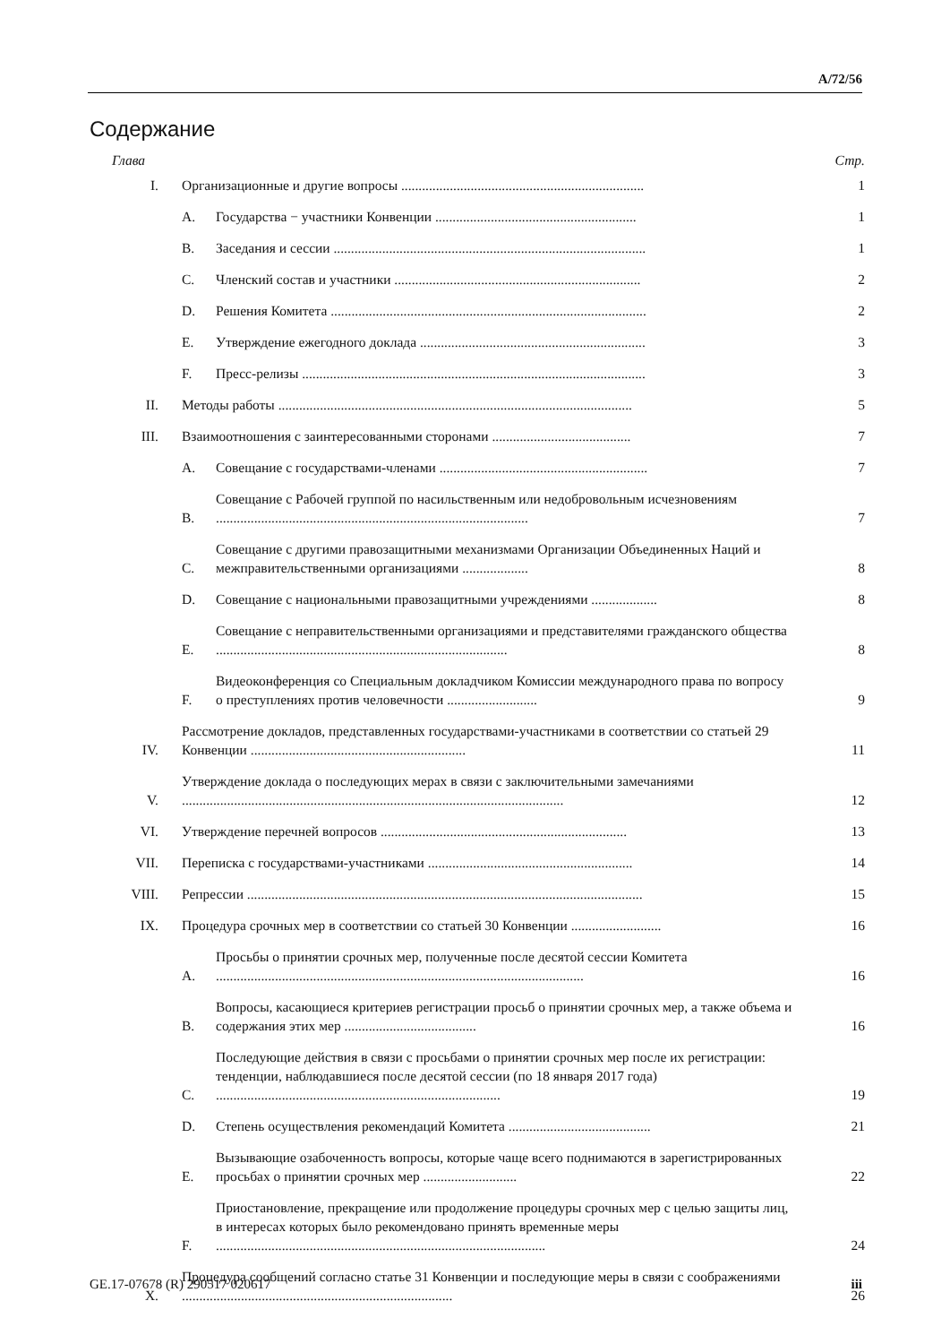A/72/56
Содержание
Глава Стр.
I. Организационные и другие вопросы ...................................................................... 1
A. Государства − участники Конвенции .......................................................... 1
B. Заседания и сессии .......................................................................................... 1
C. Членский состав и участники ....................................................................... 2
D. Решения Комитета ........................................................................................... 2
E. Утверждение ежегодного доклада ................................................................. 3
F. Пресс-релизы ................................................................................................... 3
II. Методы работы ...................................................................................................... 5
III. Взаимоотношения с заинтересованными сторонами ........................................ 7
A. Совещание с государствами-членами ............................................................ 7
B. Совещание с Рабочей группой по насильственным или недобровольным исчезновениям .......................................................................................... 7
C. Совещание с другими правозащитными механизмами Организации Объединенных Наций и межправительственными организациями ................... 8
D. Совещание с национальными правозащитными учреждениями ................... 8
E. Совещание с неправительственными организациями и представителями гражданского общества .................................................................................... 8
F. Видеоконференция со Специальным докладчиком Комиссии международного права по вопросу о преступлениях против человечности .......................... 9
IV. Рассмотрение докладов, представленных государствами-участниками в соответствии со статьей 29 Конвенции .............................................................. 11
V. Утверждение доклада о последующих мерах в связи с заключительными замечаниями .............................................................................................................. 12
VI. Утверждение перечней вопросов ....................................................................... 13
VII. Переписка с государствами-участниками ........................................................... 14
VIII. Репрессии .................................................................................................................. 15
IX. Процедура срочных мер в соответствии со статьей 30 Конвенции .......................... 16
A. Просьбы о принятии срочных мер, полученные после десятой сессии Комитета .......................................................................................................... 16
B. Вопросы, касающиеся критериев регистрации просьб о принятии срочных мер, а также объема и содержания этих мер ...................................... 16
C. Последующие действия в связи с просьбами о принятии срочных мер после их регистрации: тенденции, наблюдавшиеся после десятой сессии (по 18 января 2017 года) .................................................................................. 19
D. Степень осуществления рекомендаций Комитета ......................................... 21
E. Вызывающие озабоченность вопросы, которые чаще всего поднимаются в зарегистрированных просьбах о принятии срочных мер ........................... 22
F. Приостановление, прекращение или продолжение процедуры срочных мер с целью защиты лиц, в интересах которых было рекомендовано принять временные меры ............................................................................................... 24
X. Процедура сообщений согласно статье 31 Конвенции и последующие меры в связи с соображениями .............................................................................. 26
GE.17-07678 (R) 290517 020617 iii